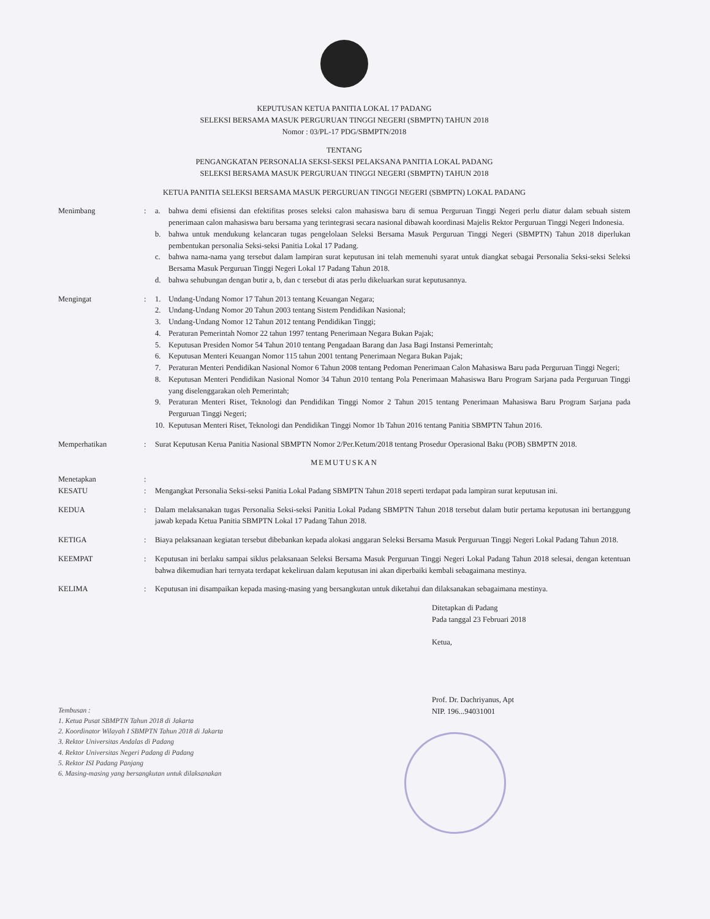KEPUTUSAN KETUA PANITIA LOKAL 17 PADANG
SELEKSI BERSAMA MASUK PERGURUAN TINGGI NEGERI (SBMPTN) TAHUN 2018
Nomor : 03/PL-17 PDG/SBMPTN/2018
TENTANG
PENGANGKATAN PERSONALIA SEKSI-SEKSI PELAKSANA PANITIA LOKAL PADANG
SELEKSI BERSAMA MASUK PERGURUAN TINGGI NEGERI (SBMPTN) TAHUN 2018
KETUA PANITIA SELEKSI BERSAMA MASUK PERGURUAN TINGGI NEGERI (SBMPTN) LOKAL PADANG
Menimbang : a. bahwa demi efisiensi dan efektifitas proses seleksi calon mahasiswa baru di semua Perguruan Tinggi Negeri perlu diatur dalam sebuah sistem penerimaan calon mahasiswa baru bersama yang terintegrasi secara nasional dibawah koordinasi Majelis Rektor Perguruan Tinggi Negeri Indonesia.
b. bahwa untuk mendukung kelancaran tugas pengelolaan Seleksi Bersama Masuk Perguruan Tinggi Negeri (SBMPTN) Tahun 2018 diperlukan pembentukan personalia Seksi-seksi Panitia Lokal 17 Padang.
c. bahwa nama-nama yang tersebut dalam lampiran surat keputusan ini telah memenuhi syarat untuk diangkat sebagai Personalia Seksi-seksi Seleksi Bersama Masuk Perguruan Tinggi Negeri Lokal 17 Padang Tahun 2018.
d. bahwa sehubungan dengan butir a, b, dan c tersebut di atas perlu dikeluarkan surat keputusannya.
Mengingat : 1. Undang-Undang Nomor 17 Tahun 2013 tentang Keuangan Negara;
2. Undang-Undang Nomor 20 Tahun 2003 tentang Sistem Pendidikan Nasional;
3. Undang-Undang Nomor 12 Tahun 2012 tentang Pendidikan Tinggi;
4. Peraturan Pemerintah Nomor 22 tahun 1997 tentang Penerimaan Negara Bukan Pajak;
5. Keputusan Presiden Nomor 54 Tahun 2010 tentang Pengadaan Barang dan Jasa Bagi Instansi Pemerintah;
6. Keputusan Menteri Keuangan Nomor 115 tahun 2001 tentang Penerimaan Negara Bukan Pajak;
7. Peraturan Menteri Pendidikan Nasional Nomor 6 Tahun 2008 tentang Pedoman Penerimaan Calon Mahasiswa Baru pada Perguruan Tinggi Negeri;
8. Keputusan Menteri Pendidikan Nasional Nomor 34 Tahun 2010 tentang Pola Penerimaan Mahasiswa Baru Program Sarjana pada Perguruan Tinggi yang diselenggarakan oleh Pemerintah;
9. Peraturan Menteri Riset, Teknologi dan Pendidikan Tinggi Nomor 2 Tahun 2015 tentang Penerimaan Mahasiswa Baru Program Sarjana pada Perguruan Tinggi Negeri;
10.
Keputusan Menteri Riset, Teknologi dan Pendidikan Tinggi Nomor 1b Tahun 2016 tentang Panitia SBMPTN Tahun 2016.
Memperhatikan : Surat Keputusan Kerua Panitia Nasional SBMPTN Nomor 2/Per.Ketum/2018 tentang Prosedur Operasional Baku (POB) SBMPTN 2018.
MEMUTUSKAN
Menetapkan :
KESATU : Mengangkat Personalia Seksi-seksi Panitia Lokal Padang SBMPTN Tahun 2018 seperti terdapat pada lampiran surat keputusan ini.
KEDUA : Dalam melaksanakan tugas Personalia Seksi-seksi Panitia Lokal Padang SBMPTN Tahun 2018 tersebut dalam butir pertama keputusan ini bertanggung jawab kepada Ketua Panitia SBMPTN Lokal 17 Padang Tahun 2018.
KETIGA : Biaya pelaksanaan kegiatan tersebut dibebankan kepada alokasi anggaran Seleksi Bersama Masuk Perguruan Tinggi Negeri Lokal Padang Tahun 2018.
KEEMPAT : Keputusan ini berlaku sampai siklus pelaksanaan Seleksi Bersama Masuk Perguruan Tinggi Negeri Lokal Padang Tahun 2018 selesai, dengan ketentuan bahwa dikemudian hari ternyata terdapat kekeliruan dalam keputusan ini akan diperbaiki kembali sebagaimana mestinya.
KELIMA : Keputusan ini disampaikan kepada masing-masing yang bersangkutan untuk diketahui dan dilaksanakan sebagaimana mestinya.
Ditetapkan di Padang
Pada tanggal 23 Februari 2018
Ketua,
Prof. Dr. Dachriyanus, Apt
NIP. 196...94031001
Tembusan :
1. Ketua Pusat SBMPTN Tahun 2018 di Jakarta
2. Koordinator Wilayah I SBMPTN Tahun 2018 di Jakarta
3. Rektor Universitas Andalas di Padang
4. Rektor Universitas Negeri Padang di Padang
5. Rektor ISI Padang Panjang
6. Masing-masing yang bersangkutan untuk dilaksanakan